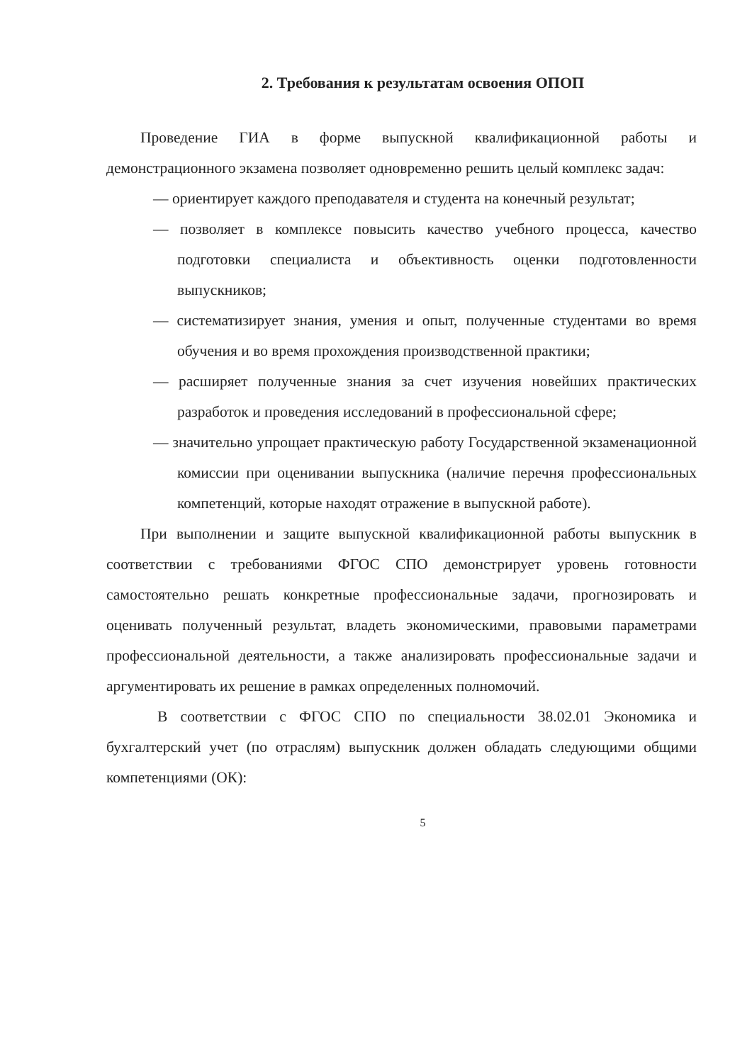2. Требования к результатам освоения ОПОП
Проведение ГИА в форме выпускной квалификационной работы и демонстрационного экзамена позволяет одновременно решить целый комплекс задач:
— ориентирует каждого преподавателя и студента на конечный результат;
— позволяет в комплексе повысить качество учебного процесса, качество подготовки специалиста и объективность оценки подготовленности выпускников;
— систематизирует знания, умения и опыт, полученные студентами во время обучения и во время прохождения производственной практики;
— расширяет полученные знания за счет изучения новейших практических разработок и проведения исследований в профессиональной сфере;
— значительно упрощает практическую работу Государственной экзаменационной комиссии при оценивании выпускника (наличие перечня профессиональных компетенций, которые находят отражение в выпускной работе).
При выполнении и защите выпускной квалификационной работы выпускник в соответствии с требованиями ФГОС СПО демонстрирует уровень готовности самостоятельно решать конкретные профессиональные задачи, прогнозировать и оценивать полученный результат, владеть экономическими, правовыми параметрами профессиональной деятельности, а также анализировать профессиональные задачи и аргументировать их решение в рамках определенных полномочий.
В соответствии с ФГОС СПО по специальности 38.02.01 Экономика и бухгалтерский учет (по отраслям) выпускник должен обладать следующими общими компетенциями (ОК):
5